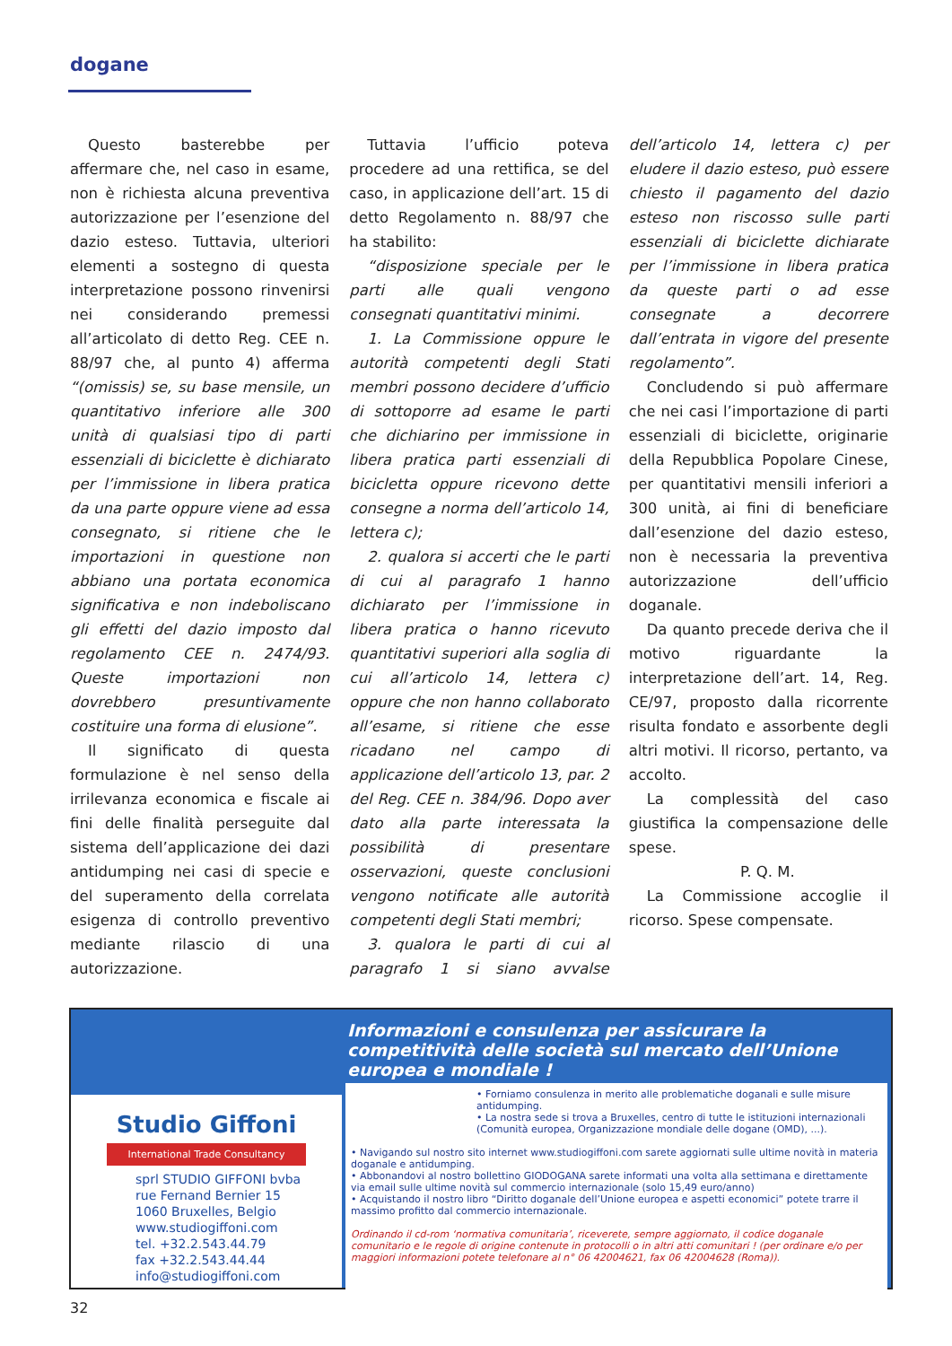dogane
Questo basterebbe per affermare che, nel caso in esame, non è richiesta alcuna preventiva autorizzazione per l’esenzione del dazio esteso. Tuttavia, ulteriori elementi a sostegno di questa interpretazione possono rinvenirsi nei considerando premessi all’articolato di detto Reg. CEE n. 88/97 che, al punto 4) afferma “(omissis) se, su base mensile, un quantitativo inferiore alle 300 unità di qualsiasi tipo di parti essenziali di biciclette è dichiarato per l’immissione in libera pratica da una parte oppure viene ad essa consegnato, si ritiene che le importazioni in questione non abbiano una portata economica significativa e non indeboliscano gli effetti del dazio imposto dal regolamento CEE n. 2474/93. Queste importazioni non dovrebbero presuntivamente costituire una forma di elusione”.
Il significato di questa formulazione è nel senso della irrilevanza economica e fiscale ai fini delle finalità perseguite dal sistema dell’applicazione dei dazi antidumping nei casi di specie e del superamento della correlata esigenza di controllo preventivo mediante rilascio di una autorizzazione.
Tuttavia l’ufficio poteva procedere ad una rettifica, se del caso, in applicazione dell’art. 15 di detto Regolamento n. 88/97 che ha stabilito:
“disposizione speciale per le parti alle quali vengono consegnati quantitativi minimi.
1. La Commissione oppure le autorità competenti degli Stati membri possono decidere d’ufficio di sottoporre ad esame le parti che dichiarino per immissione in libera pratica parti essenziali di bicicletta oppure ricevono dette consegne a norma dell’articolo 14, lettera c);
2. qualora si accerti che le parti di cui al paragrafo 1 hanno dichiarato per l’immissione in libera pratica o hanno ricevuto quantitativi superiori alla soglia di cui all’articolo 14, lettera c) oppure che non hanno collaborato all’esame, si ritiene che esse ricadano nel campo di applicazione dell’articolo 13, par. 2 del Reg. CEE n. 384/96. Dopo aver dato alla parte interessata la possibilità di presentare osservazioni, queste conclusioni vengono notificate alle autorità competenti degli Stati membri;
3. qualora le parti di cui al paragrafo 1 si siano avvalse dell’articolo 14, lettera c) per eludere il dazio esteso, può essere chiesto il pagamento del dazio esteso non riscosso sulle parti essenziali di biciclette dichiarate per l’immissione in libera pratica da queste parti o ad esse consegnate a decorrere dall’entrata in vigore del presente regolamento”.
Concludendo si può affermare che nei casi l’importazione di parti essenziali di biciclette, originarie della Repubblica Popolare Cinese, per quantitativi mensili inferiori a 300 unità, ai fini di beneficiare dall’esenzione del dazio esteso, non è necessaria la preventiva autorizzazione dell’ufficio doganale.
Da quanto precede deriva che il motivo riguardante la interpretazione dell’art. 14, Reg. CE/97, proposto dalla ricorrente risulta fondato e assorbente degli altri motivi. Il ricorso, pertanto, va accolto.
La complessità del caso giustifica la compensazione delle spese.
P. Q. M.
La Commissione accoglie il ricorso. Spese compensate.
Studio Giffoni
International Trade Consultancy
sprl STUDIO GIFFONI bvba
rue Fernand Bernier 15
1060 Bruxelles, Belgio
www.studiogiffoni.com
tel. +32.2.543.44.79
fax +32.2.543.44.44
info@studiogiffoni.com
Informazioni e consulenza per assicurare la competitività delle società sul mercato dell’Unione europea e mondiale !
• Forniamo consulenza in merito alle problematiche doganali e sulle misure antidumping.
• La nostra sede si trova a Bruxelles, centro di tutte le istituzioni internazionali (Comunità europea, Organizzazione mondiale delle dogane (OMD), ...).
• Navigando sul nostro sito internet www.studiogiffoni.com sarete aggiornati sulle ultime novità in materia doganale e antidumping.
• Abbonandovi al nostro bollettino GIODOGANA sarete informati una volta alla settimana e direttamente via email sulle ultime novità sul commercio internazionale (solo 15,49 euro/anno)
• Acquistando il nostro libro “Diritto doganale dell’Unione europea e aspetti economici” potete trarre il massimo profitto dal commercio internazionale.
Ordinando il cd-rom ‘normativa comunitaria’, riceverete, sempre aggiornato, il codice doganale comunitario e le regole di origine contenute in protocolli o in altri atti comunitari ! (per ordinare e/o per maggiori informazioni potete telefonare al n° 06 42004621, fax 06 42004628 (Roma)).
32